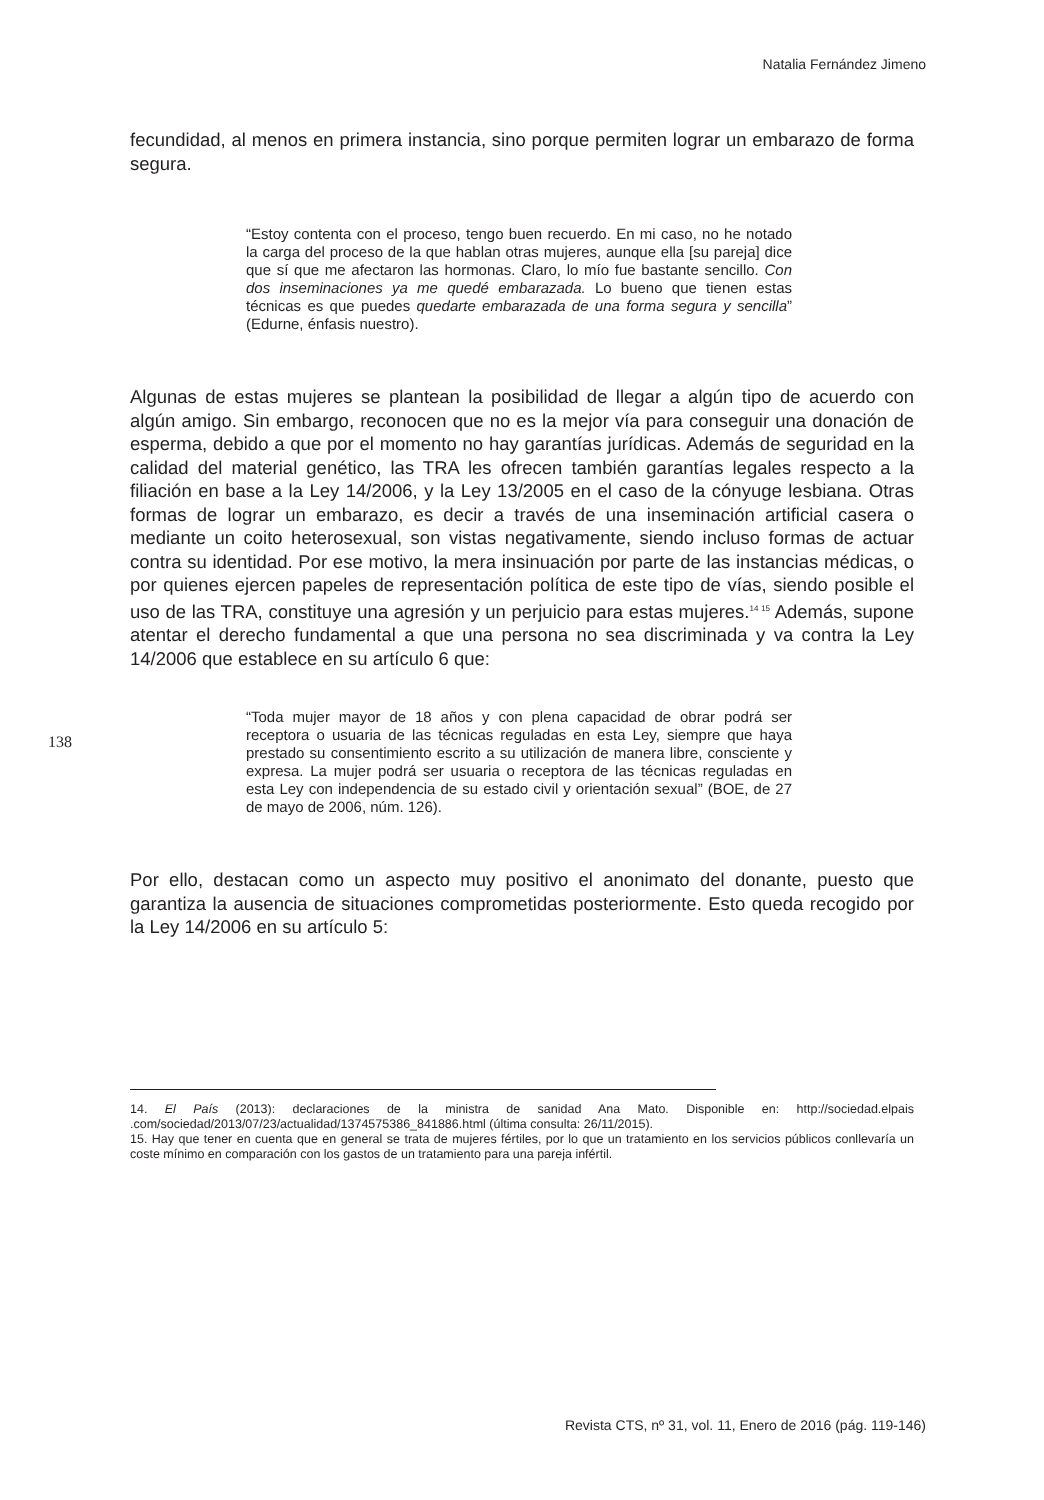Natalia Fernández Jimeno
fecundidad, al menos en primera instancia, sino porque permiten lograr un embarazo de forma segura.
“Estoy contenta con el proceso, tengo buen recuerdo. En mi caso, no he notado la carga del proceso de la que hablan otras mujeres, aunque ella [su pareja] dice que sí que me afectaron las hormonas. Claro, lo mío fue bastante sencillo. Con dos inseminaciones ya me quedé embarazada. Lo bueno que tienen estas técnicas es que puedes quedarte embarazada de una forma segura y sencilla” (Edurne, énfasis nuestro).
Algunas de estas mujeres se plantean la posibilidad de llegar a algún tipo de acuerdo con algún amigo. Sin embargo, reconocen que no es la mejor vía para conseguir una donación de esperma, debido a que por el momento no hay garantías jurídicas. Además de seguridad en la calidad del material genético, las TRA les ofrecen también garantías legales respecto a la filiación en base a la Ley 14/2006, y la Ley 13/2005 en el caso de la cónyuge lesbiana. Otras formas de lograr un embarazo, es decir a través de una inseminación artificial casera o mediante un coito heterosexual, son vistas negativamente, siendo incluso formas de actuar contra su identidad. Por ese motivo, la mera insinuación por parte de las instancias médicas, o por quienes ejercen papeles de representación política de este tipo de vías, siendo posible el uso de las TRA, constituye una agresión y un perjuicio para estas mujeres.<sup>14 15</sup> Además, supone atentar el derecho fundamental a que una persona no sea discriminada y va contra la Ley 14/2006 que establece en su artículo 6 que:
“Toda mujer mayor de 18 años y con plena capacidad de obrar podrá ser receptora o usuaria de las técnicas reguladas en esta Ley, siempre que haya prestado su consentimiento escrito a su utilización de manera libre, consciente y expresa. La mujer podrá ser usuaria o receptora de las técnicas reguladas en esta Ley con independencia de su estado civil y orientación sexual” (BOE, de 27 de mayo de 2006, núm. 126).
Por ello, destacan como un aspecto muy positivo el anonimato del donante, puesto que garantiza la ausencia de situaciones comprometidas posteriormente. Esto queda recogido por la Ley 14/2006 en su artículo 5:
14. El País (2013): declaraciones de la ministra de sanidad Ana Mato. Disponible en: http://sociedad.elpais .com/sociedad/2013/07/23/actualidad/1374575386_841886.html (última consulta: 26/11/2015).
15. Hay que tener en cuenta que en general se trata de mujeres fértiles, por lo que un tratamiento en los servicios públicos conllevaría un coste mínimo en comparación con los gastos de un tratamiento para una pareja infértil.
138
Revista CTS, nº 31, vol. 11, Enero de 2016 (pág. 119-146)